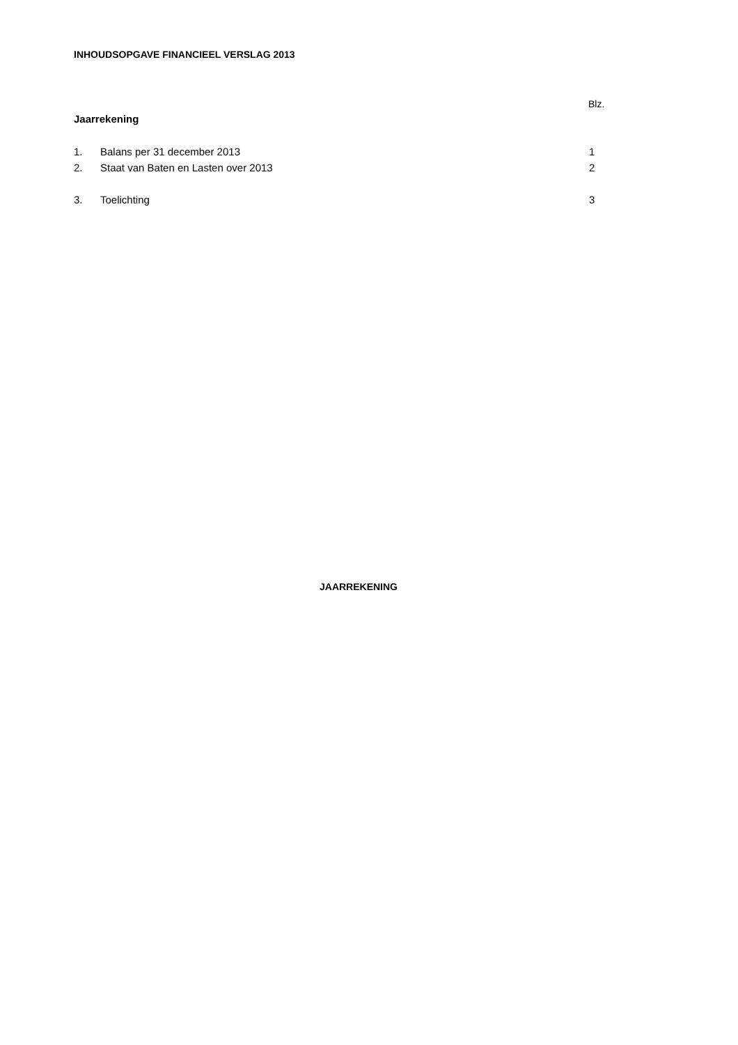INHOUDSOPGAVE FINANCIEEL VERSLAG 2013
Blz.
Jaarrekening
1. Balans per 31 december 2013 1
2. Staat van Baten en Lasten over 2013 2
3. Toelichting 3
JAARREKENING